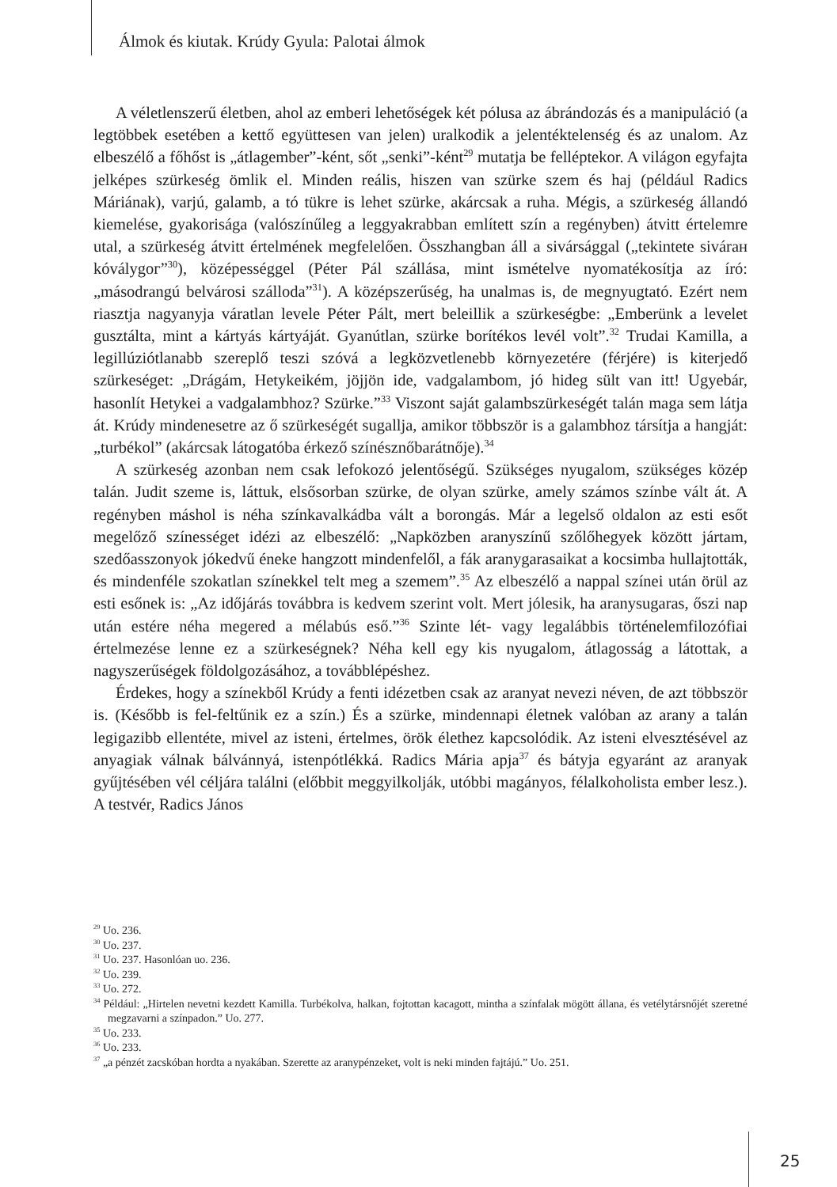Álmok és kiutak. Krúdy Gyula: Palotai álmok
A véletlenszerű életben, ahol az emberi lehetőségek két pólusa az ábrándozás és a manipuláció (a legtöbbek esetében a kettő együttesen van jelen) uralkodik a jelentéktelenség és az unalom. Az elbeszélő a főhőst is „átlagember”-ként, sőt „senki”-ként<sup>29</sup> mutatja be felléptekor. A világon egyfajta jelképes szürkeség ömlik el. Minden reális, hiszen van szürke szem és haj (például Radics Máriának), varjú, galamb, a tó tükre is lehet szürke, akárcsak a ruha. Mégis, a szürkeség állandó kiemelése, gyakorisága (valószínűleg a leggyakrabban említett szín a regényben) átvitt értelemre utal, a szürkeség átvitt értelmének megfelelően. Összhangban áll a sivársággal („tekintete sivárан kóválygoг”<sup>30</sup>), középességgel (Péter Pál szállása, mint ismételve nyomatékosítja az író: „másodrangú belvárosi szálloda”<sup>31</sup>). A középszerűség, ha unalmas is, de megnyugtató. Ezért nem riasztja nagyanyja váratlan levele Péter Pált, mert beleillik a szürkeségbe: „Emberünk a levelet gusztálta, mint a kártyás kártyáját. Gyanútlan, szürke borítékos levél volt”.<sup>32</sup> Trudai Kamilla, a legillúziótlanabb szereplő teszi szóvá a legközvetlenebb környezetére (férjére) is kiterjedő szürkeséget: „Drágám, Hetykeikém, jöjjön ide, vadgalambom, jó hideg sült van itt! Ugyebár, hasonlít Hetykei a vadgalambhoz? Szürke.”<sup>33</sup> Viszont saját galambszürkeségét talán maga sem látja át. Krúdy mindenesetre az ő szürkeségét sugallja, amikor többször is a galambhoz társítja a hangját: „turbékol” (akárcsak látogatóba érkező színésznőbarátnője).<sup>34</sup>
A szürkeség azonban nem csak lefokozó jelentőségű. Szükséges nyugalom, szükséges közép talán. Judit szeme is, láttuk, elsősorban szürke, de olyan szürke, amely számos színbe vált át. A regényben máshol is néha színkavalkádba vált a borongás. Már a legelső oldalon az esti esőt megelőző színességet idézi az elbeszélő: „Napközben aranyszínű szőlőhegyek között jártam, szedőasszonyok jókedvű éneke hangzott mindenfelől, a fák aranygarasaikat a kocsimba hullajtották, és mindenféle szokatlan színekkel telt meg a szemem”.<sup>35</sup> Az elbeszélő a nappal színei után örül az esti esőnek is: „Az időjárás továbbra is kedvem szerint volt. Mert jólesik, ha aranysugaras, őszi nap után estére néha megered a mélabús eső.”<sup>36</sup> Szinte lét- vagy legalábbis történelemfilozófiai értelmezése lenne ez a szürkeségnek? Néha kell egy kis nyugalom, átlagosság a látottak, a nagyszerűségek földolgozásához, a továbblépéshez.
Érdekes, hogy a színekből Krúdy a fenti idézetben csak az aranyat nevezi néven, de azt többször is. (Később is fel-feltűnik ez a szín.) És a szürke, mindennapi életnek valóban az arany a talán legigazibb ellentéte, mivel az isteni, értelmes, örök élethez kapcsolódik. Az isteni elvesztésével az anyagiak válnak bálvánnyá, istenpótlékká. Radics Mária apja<sup>37</sup> és bátyja egyaránt az aranyak gyűjtésében vél céljára találni (előbbit meggyilkolják, utóbbi magányos, félalkoholista ember lesz.). A testvér, Radics János
<sup>29</sup> Uo. 236.
<sup>30</sup> Uo. 237.
<sup>31</sup> Uo. 237. Hasonlóan uo. 236.
<sup>32</sup> Uo. 239.
<sup>33</sup> Uo. 272.
<sup>34</sup> Például: „Hirtelen nevetni kezdett Kamilla. Turbékolva, halkan, fojtottan kacagott, mintha a színfalak mögött állana, és vetélytársnőjét szeretné megzavarni a színpadon.” Uo. 277.
<sup>35</sup> Uo. 233.
<sup>36</sup> Uo. 233.
<sup>37</sup> „a pénzét zacskóban hordta a nyakában. Szerette az aranypénzeket, volt is neki minden fajtájú.” Uo. 251.
25